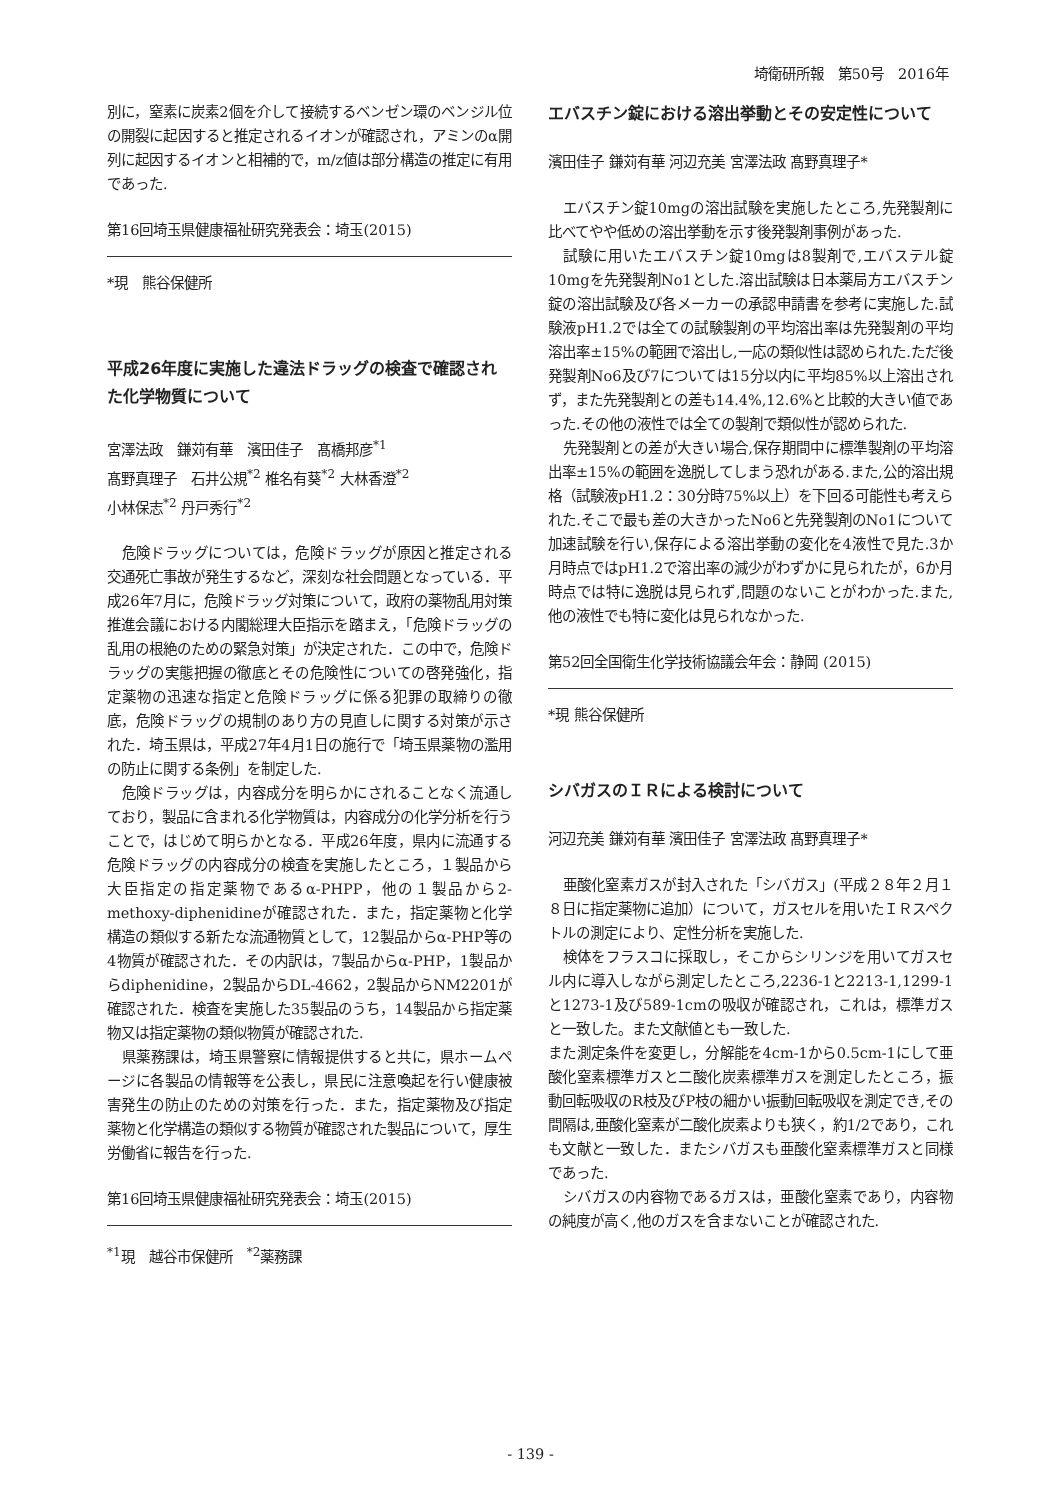埼衛研所報　第50号　2016年
別に，窒素に炭素2個を介して接続するベンゼン環のベンジル位の開裂に起因すると推定されるイオンが確認され，アミンのα開列に起因するイオンと相補的で，m/z値は部分構造の推定に有用であった.
第16回埼玉県健康福祉研究発表会：埼玉(2015)
*現　熊谷保健所
平成26年度に実施した違法ドラッグの検査で確認された化学物質について
宮澤法政　鎌苅有華　濱田佳子　髙橋邦彦<sup>*1</sup>
髙野真理子　石井公規<sup>*2</sup> 椎名有葵<sup>*2</sup> 大林香澄<sup>*2</sup>
小林保志<sup>*2</sup> 丹戸秀行<sup>*2</sup>
危険ドラッグについては，危険ドラッグが原因と推定される交通死亡事故が発生するなど，深刻な社会問題となっている．平成26年7月に，危険ドラッグ対策について，政府の薬物乱用対策推進会議における内閣総理大臣指示を踏まえ，「危険ドラッグの乱用の根絶のための緊急対策」が決定された．この中で，危険ドラッグの実態把握の徹底とその危険性についての啓発強化，指定薬物の迅速な指定と危険ドラッグに係る犯罪の取締りの徹底，危険ドラッグの規制のあり方の見直しに関する対策が示された．埼玉県は，平成27年4月1日の施行で「埼玉県薬物の濫用の防止に関する条例」を制定した.
危険ドラッグは，内容成分を明らかにされることなく流通しており，製品に含まれる化学物質は，内容成分の化学分析を行うことで，はじめて明らかとなる．平成26年度，県内に流通する危険ドラッグの内容成分の検査を実施したところ，１製品から大臣指定の指定薬物であるα-PHPP，他の１製品から2-methoxy-diphenidineが確認された．また，指定薬物と化学構造の類似する新たな流通物質として，12製品からα-PHP等の4物質が確認された．その内訳は，7製品からα-PHP，1製品からdiphenidine，2製品からDL-4662，2製品からNM2201が確認された．検査を実施した35製品のうち，14製品から指定薬物又は指定薬物の類似物質が確認された.
県薬務課は，埼玉県警察に情報提供すると共に，県ホームページに各製品の情報等を公表し，県民に注意喚起を行い健康被害発生の防止のための対策を行った．また，指定薬物及び指定薬物と化学構造の類似する物質が確認された製品について，厚生労働省に報告を行った.
第16回埼玉県健康福祉研究発表会：埼玉(2015)
<sup>*1</sup>現　越谷市保健所　<sup>*2</sup>薬務課
エバスチン錠における溶出挙動とその安定性について
濱田佳子 鎌苅有華 河辺充美 宮澤法政 髙野真理子*
エバスチン錠10mgの溶出試験を実施したところ,先発製剤に比べてやや低めの溶出挙動を示す後発製剤事例があった.
試験に用いたエバスチン錠10mgは8製剤で,エバステル錠10mgを先発製剤No1とした.溶出試験は日本薬局方エバスチン錠の溶出試験及び各メーカーの承認申請書を参考に実施した.試験液pH1.2では全ての試験製剤の平均溶出率は先発製剤の平均溶出率±15%の範囲で溶出し,一応の類似性は認められた.ただ後発製剤No6及び7については15分以内に平均85%以上溶出されず，また先発製剤との差も14.4%,12.6%と比較的大きい値であった.その他の液性では全ての製剤で類似性が認められた.
先発製剤との差が大きい場合,保存期間中に標準製剤の平均溶出率±15%の範囲を逸脱してしまう恐れがある.また,公的溶出規格（試験液pH1.2：30分時75%以上）を下回る可能性も考えられた.そこで最も差の大きかったNo6と先発製剤のNo1について加速試験を行い,保存による溶出挙動の変化を4液性で見た.3か月時点ではpH1.2で溶出率の減少がわずかに見られたが，6か月時点では特に逸脱は見られず,問題のないことがわかった.また,他の液性でも特に変化は見られなかった.
第52回全国衛生化学技術協議会年会：静岡 (2015)
*現 熊谷保健所
シバガスのＩＲによる検討について
河辺充美 鎌苅有華 濱田佳子 宮澤法政 髙野真理子*
亜酸化窒素ガスが封入された「シバガス」(平成２８年２月１８日に指定薬物に追加）について，ガスセルを用いたＩＲスペクトルの測定により、定性分析を実施した.
検体をフラスコに採取し，そこからシリンジを用いてガスセル内に導入しながら測定したところ,2236-1と2213-1,1299-1と1273-1及び589-1cmの吸収が確認され，これは，標準ガスと一致した。また文献値とも一致した.
また測定条件を変更し，分解能を4cm-1から0.5cm-1にして亜酸化窒素標準ガスと二酸化炭素標準ガスを測定したところ，振動回転吸収のR枝及びP枝の細かい振動回転吸収を測定でき,その間隔は,亜酸化窒素が二酸化炭素よりも狭く，約1/2であり，これも文献と一致した．またシバガスも亜酸化窒素標準ガスと同様であった.
シバガスの内容物であるガスは，亜酸化窒素であり，内容物の純度が高く,他のガスを含まないことが確認された.
- 139 -